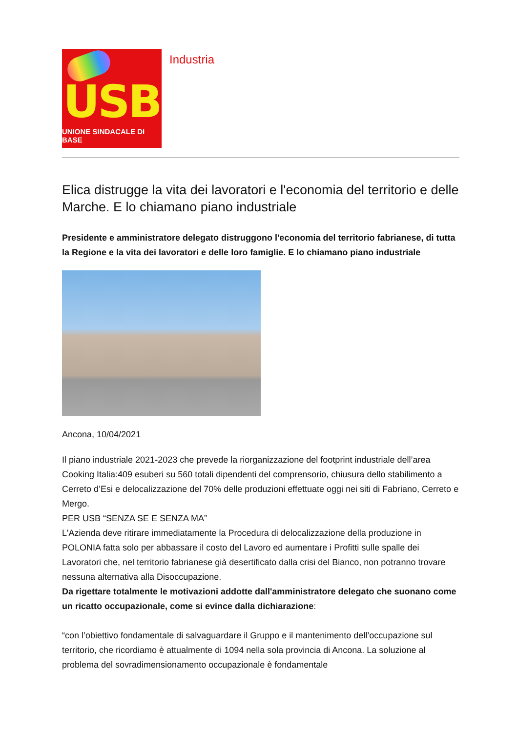USB
UNIONE SINDACALE DI BASE
Industria
Elica distrugge la vita dei lavoratori e l'economia del territorio e delle Marche. E lo chiamano piano industriale
Presidente e amministratore delegato distruggono l'economia del territorio fabrianese, di tutta la Regione e la vita dei lavoratori e delle loro famiglie. E lo chiamano piano industriale
Ancona, 10/04/2021
Il piano industriale 2021-2023 che prevede la riorganizzazione del footprint industriale dell’area Cooking Italia:409 esuberi su 560 totali dipendenti del comprensorio, chiusura dello stabilimento a Cerreto d’Esi e delocalizzazione del 70% delle produzioni effettuate oggi nei siti di Fabriano, Cerreto e Mergo.
PER USB “SENZA SE E SENZA MA”
L'Azienda deve ritirare immediatamente la Procedura di delocalizzazione della produzione in POLONIA fatta solo per abbassare il costo del Lavoro ed aumentare i Profitti sulle spalle dei Lavoratori che, nel territorio fabrianese già desertificato dalla crisi del Bianco, non potranno trovare nessuna alternativa alla Disoccupazione.
Da rigettare totalmente le motivazioni addotte dall'amministratore delegato che suonano come un ricatto occupazionale, come si evince dalla dichiarazione:
“con l’obiettivo fondamentale di salvaguardare il Gruppo e il mantenimento dell’occupazione sul territorio, che ricordiamo è attualmente di 1094 nella sola provincia di Ancona. La soluzione al problema del sovradimensionamento occupazionale è fondamentale